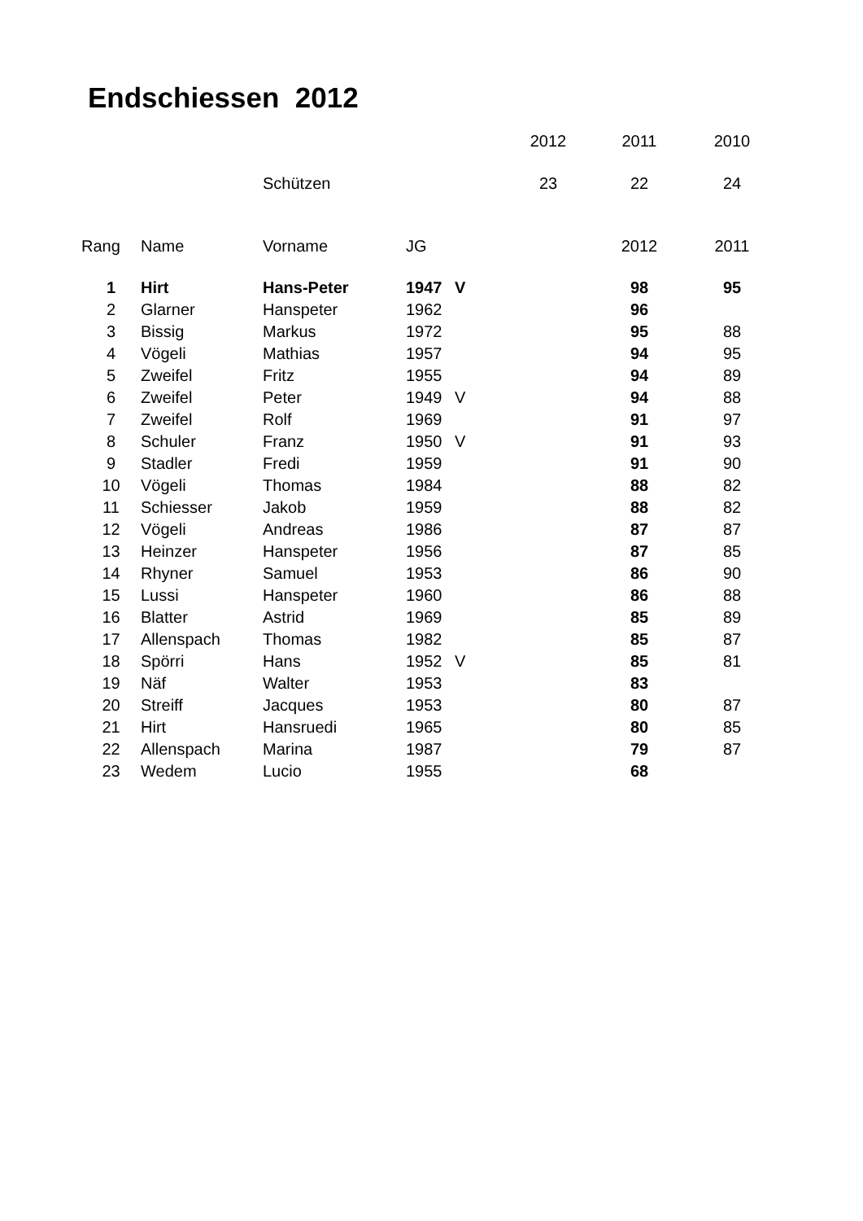Endschiessen 2012
| | | | | 2012 | 2011 | 2010 |
| | | Schützen | | 23 | 22 | 24 |
| Rang | Name | Vorname | JG | | 2012 | 2011 |
| 1 | Hirt | Hans-Peter | 1947 | V | 98 | 95 |
| 2 | Glarner | Hanspeter | 1962 | | 96 | |
| 3 | Bissig | Markus | 1972 | | 95 | 88 |
| 4 | Vögeli | Mathias | 1957 | | 94 | 95 |
| 5 | Zweifel | Fritz | 1955 | | 94 | 89 |
| 6 | Zweifel | Peter | 1949 | V | 94 | 88 |
| 7 | Zweifel | Rolf | 1969 | | 91 | 97 |
| 8 | Schuler | Franz | 1950 | V | 91 | 93 |
| 9 | Stadler | Fredi | 1959 | | 91 | 90 |
| 10 | Vögeli | Thomas | 1984 | | 88 | 82 |
| 11 | Schiesser | Jakob | 1959 | | 88 | 82 |
| 12 | Vögeli | Andreas | 1986 | | 87 | 87 |
| 13 | Heinzer | Hanspeter | 1956 | | 87 | 85 |
| 14 | Rhyner | Samuel | 1953 | | 86 | 90 |
| 15 | Lussi | Hanspeter | 1960 | | 86 | 88 |
| 16 | Blatter | Astrid | 1969 | | 85 | 89 |
| 17 | Allenspach | Thomas | 1982 | | 85 | 87 |
| 18 | Spörri | Hans | 1952 | V | 85 | 81 |
| 19 | Näf | Walter | 1953 | | 83 | |
| 20 | Streiff | Jacques | 1953 | | 80 | 87 |
| 21 | Hirt | Hansruedi | 1965 | | 80 | 85 |
| 22 | Allenspach | Marina | 1987 | | 79 | 87 |
| 23 | Wedem | Lucio | 1955 | | 68 | |